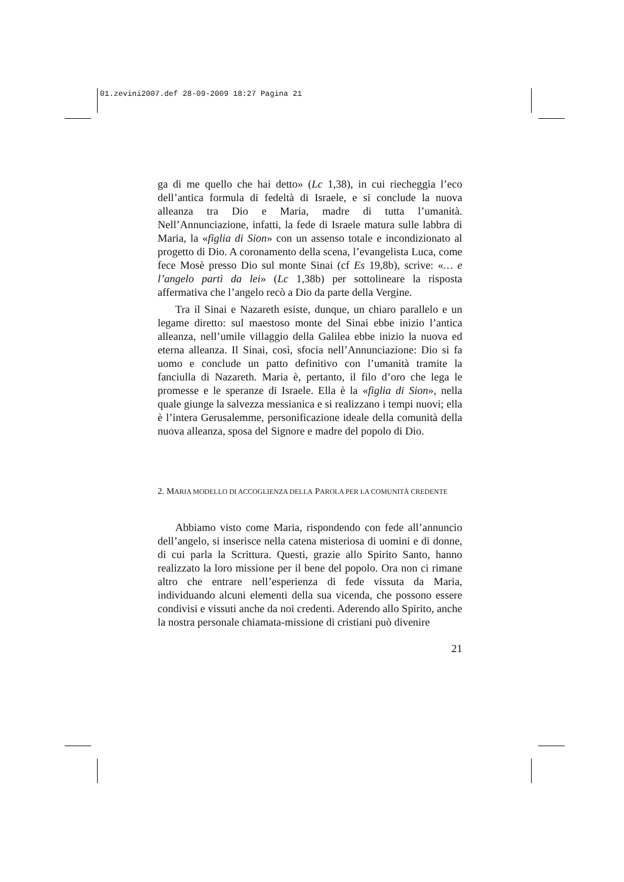01.zevini2007.def 28-09-2009 18:27 Pagina 21
ga di me quello che hai detto» (Lc 1,38), in cui riecheggia l’eco dell’antica formula di fedeltà di Israele, e si conclude la nuova alleanza tra Dio e Maria, madre di tutta l’umanità. Nell’Annunciazione, infatti, la fede di Israele matura sulle labbra di Maria, la «figlia di Sion» con un assenso totale e incondizionato al progetto di Dio. A coronamento della scena, l’evangelista Luca, come fece Mosè presso Dio sul monte Sinai (cf Es 19,8b), scrive: «… e l’angelo partì da lei» (Lc 1,38b) per sottolineare la risposta affermativa che l’angelo recò a Dio da parte della Vergine.
Tra il Sinai e Nazareth esiste, dunque, un chiaro parallelo e un legame diretto: sul maestoso monte del Sinai ebbe inizio l’antica alleanza, nell’umile villaggio della Galilea ebbe inizio la nuova ed eterna alleanza. Il Sinai, così, sfocia nell’Annunciazione: Dio si fa uomo e conclude un patto definitivo con l’umanità tramite la fanciulla di Nazareth. Maria è, pertanto, il filo d’oro che lega le promesse e le speranze di Israele. Ella è la «figlia di Sion», nella quale giunge la salvezza messianica e si realizzano i tempi nuovi; ella è l’intera Gerusalemme, personificazione ideale della comunità della nuova alleanza, sposa del Signore e madre del popolo di Dio.
2. MARIA MODELLO DI ACCOGLIENZA DELLA PAROLA PER LA COMUNITÀ CREDENTE
Abbiamo visto come Maria, rispondendo con fede all’annuncio dell’angelo, si inserisce nella catena misteriosa di uomini e di donne, di cui parla la Scrittura. Questi, grazie allo Spirito Santo, hanno realizzato la loro missione per il bene del popolo. Ora non ci rimane altro che entrare nell’esperienza di fede vissuta da Maria, individuando alcuni elementi della sua vicenda, che possono essere condivisi e vissuti anche da noi credenti. Aderendo allo Spirito, anche la nostra personale chiamata-missione di cristiani può divenire
21